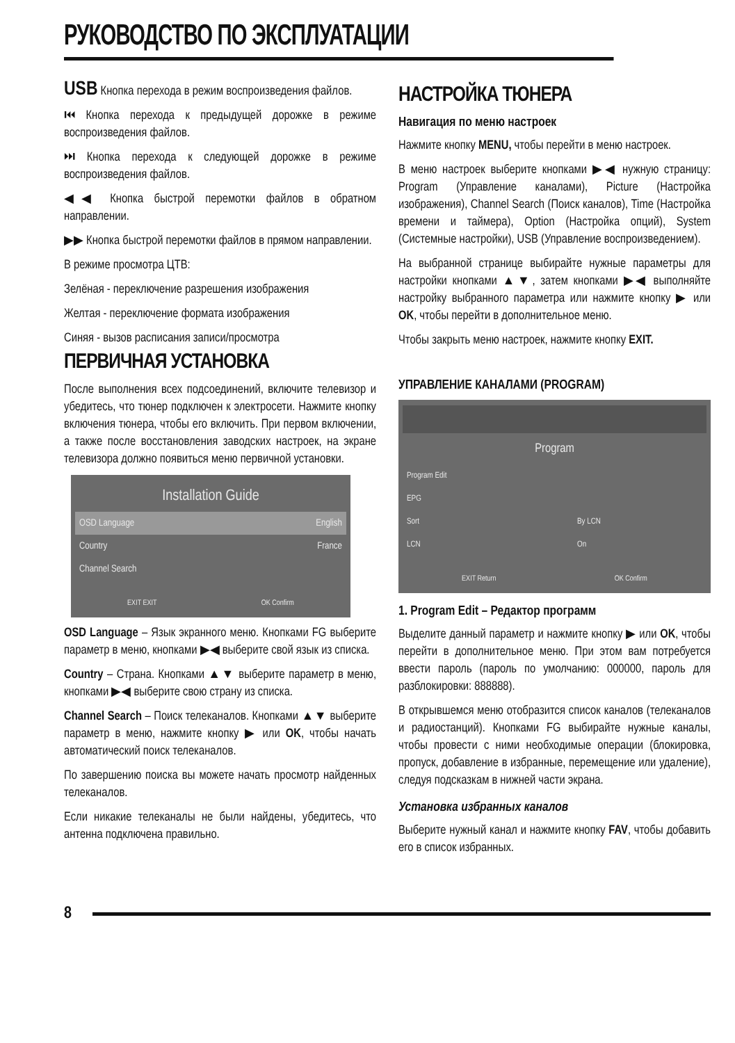РУКОВОДСТВО ПО ЭКСПЛУАТАЦИИ
USB Кнопка перехода в режим воспроизведения файлов.
⏮ Кнопка перехода к предыдущей дорожке в режиме воспроизведения файлов.
⏭ Кнопка перехода к следующей дорожке в режиме воспроизведения файлов.
◀◀ Кнопка быстрой перемотки файлов в обратном направлении.
▶▶ Кнопка быстрой перемотки файлов в прямом направлении.
В режиме просмотра ЦТВ:
Зелёная - переключение разрешения изображения
Желтая - переключение формата изображения
Синяя - вызов расписания записи/просмотра
ПЕРВИЧНАЯ УСТАНОВКА
После выполнения всех подсоединений, включите телевизор и убедитесь, что тюнер подключен к электросети. Нажмите кнопку включения тюнера, чтобы его включить. При первом включении, а также после восстановления заводских настроек, на экране телевизора должно появиться меню первичной установки.
Installation Guide
OSD Language English
Country France
Channel Search
EXIT EXIT OK Confirm
OSD Language – Язык экранного меню. Кнопками FG выберите параметр в меню, кнопками ▶◀ выберите свой язык из списка.
Country – Страна. Кнопками ▲▼ выберите параметр в меню, кнопками ▶◀ выберите свою страну из списка.
Channel Search – Поиск телеканалов. Кнопками ▲▼ выберите параметр в меню, нажмите кнопку ▶ или OK, чтобы начать автоматический поиск телеканалов.
По завершению поиска вы можете начать просмотр найденных телеканалов.
Если никакие телеканалы не были найдены, убедитесь, что антенна подключена правильно.
НАСТРОЙКА ТЮНЕРА
Навигация по меню настроек
Нажмите кнопку MENU, чтобы перейти в меню настроек.
В меню настроек выберите кнопками ▶◀ нужную страницу: Program (Управление каналами), Picture (Настройка изображения), Channel Search (Поиск каналов), Time (Настройка времени и таймера), Option (Настройка опций), System (Системные настройки), USB (Управление воспроизведением).
На выбранной странице выбирайте нужные параметры для настройки кнопками ▲▼, затем кнопками ▶◀ выполняйте настройку выбранного параметра или нажмите кнопку ▶ или OK, чтобы перейти в дополнительное меню.
Чтобы закрыть меню настроек, нажмите кнопку EXIT.
УПРАВЛЕНИЕ КАНАЛАМИ (PROGRAM)
Program
Program Edit
EPG
Sort By LCN
LCN On
EXIT Return OK Confirm
1. Program Edit – Редактор программ
Выделите данный параметр и нажмите кнопку ▶ или OK, чтобы перейти в дополнительное меню. При этом вам потребуется ввести пароль (пароль по умолчанию: 000000, пароль для разблокировки: 888888).
В открывшемся меню отобразится список каналов (телеканалов и радиостанций). Кнопками FG выбирайте нужные каналы, чтобы провести с ними необходимые операции (блокировка, пропуск, добавление в избранные, перемещение или удаление), следуя подсказкам в нижней части экрана.
Установка избранных каналов
Выберите нужный канал и нажмите кнопку FAV, чтобы добавить его в список избранных.
8